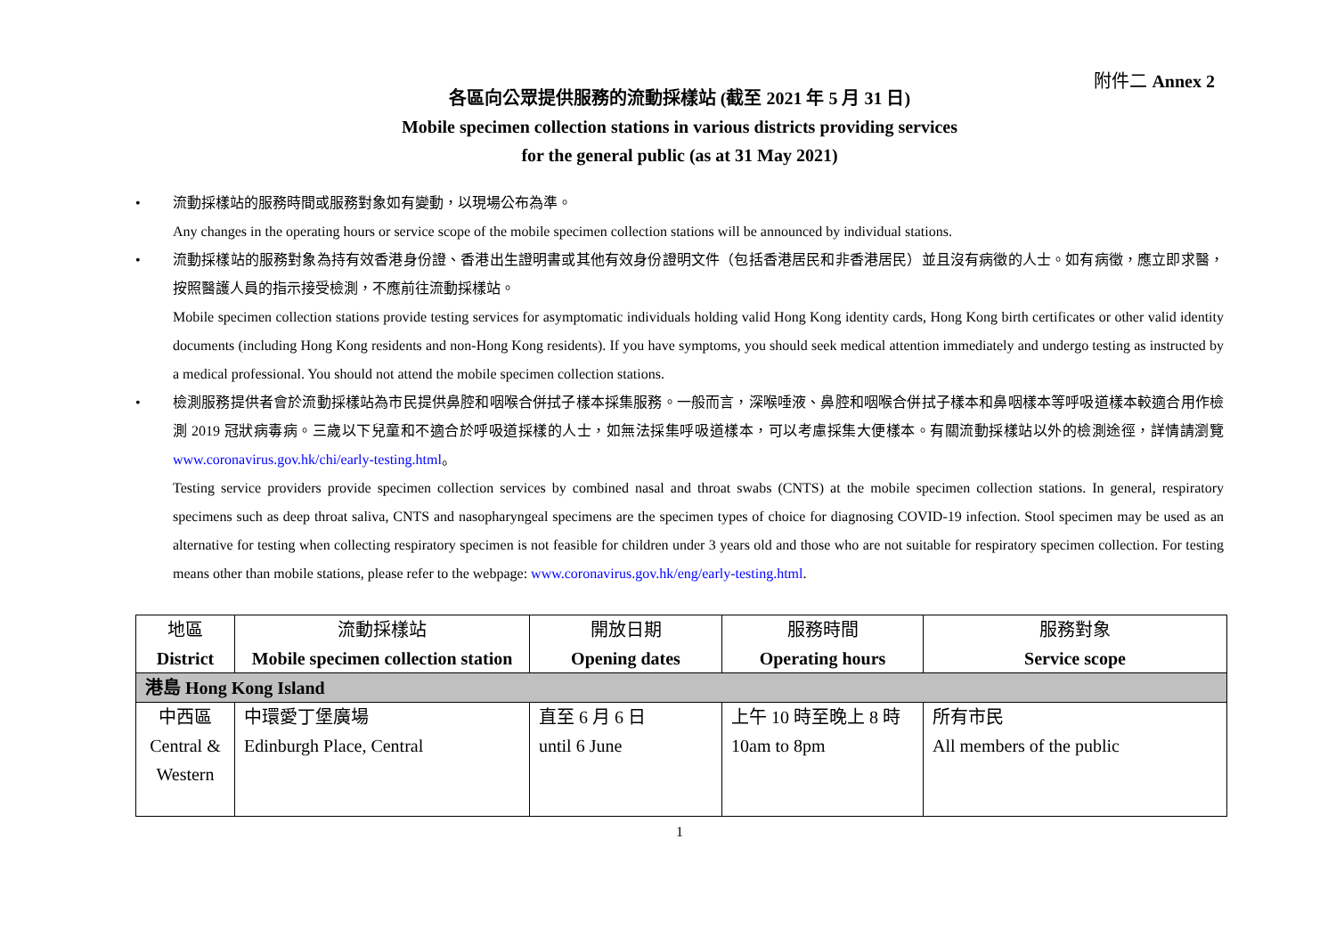附件二 Annex 2
各區向公眾提供服務的流動採樣站 (截至 2021 年 5 月 31 日)
Mobile specimen collection stations in various districts providing services
for the general public (as at 31 May 2021)
• 流動採樣站的服務時間或服務對象如有變動，以現場公布為準。
Any changes in the operating hours or service scope of the mobile specimen collection stations will be announced by individual stations.
• 流動採樣站的服務對象為持有效香港身份證、香港出生證明書或其他有效身份證明文件（包括香港居民和非香港居民）並且沒有病徵的人士。如有病徵，應立即求醫，按照醫護人員的指示接受檢測，不應前往流動採樣站。
Mobile specimen collection stations provide testing services for asymptomatic individuals holding valid Hong Kong identity cards, Hong Kong birth certificates or other valid identity documents (including Hong Kong residents and non-Hong Kong residents). If you have symptoms, you should seek medical attention immediately and undergo testing as instructed by a medical professional. You should not attend the mobile specimen collection stations.
• 檢測服務提供者會於流動採樣站為市民提供鼻腔和咽喉合併拭子樣本採集服務。一般而言，深喉唾液、鼻腔和咽喉合併拭子樣本和鼻咽樣本等呼吸道樣本較適合用作檢測 2019 冠狀病毒病。三歲以下兒童和不適合於呼吸道採樣的人士，如無法採集呼吸道樣本，可以考慮採集大便樣本。有關流動採樣站以外的檢測途徑，詳情請瀏覽 www.coronavirus.gov.hk/chi/early-testing.html。
Testing service providers provide specimen collection services by combined nasal and throat swabs (CNTS) at the mobile specimen collection stations. In general, respiratory specimens such as deep throat saliva, CNTS and nasopharyngeal specimens are the specimen types of choice for diagnosing COVID-19 infection. Stool specimen may be used as an alternative for testing when collecting respiratory specimen is not feasible for children under 3 years old and those who are not suitable for respiratory specimen collection. For testing means other than mobile stations, please refer to the webpage: www.coronavirus.gov.hk/eng/early-testing.html.
| 地區 District | 流動採樣站 Mobile specimen collection station | 開放日期 Opening dates | 服務時間 Operating hours | 服務對象 Service scope |
| --- | --- | --- | --- | --- |
| 港島 Hong Kong Island | | | | |
| 中西區 Central & Western | 中環愛丁堡廣場 Edinburgh Place, Central | 直至 6 月 6 日 until 6 June | 上午 10 時至晚上 8 時 10am to 8pm | 所有市民 All members of the public |
1